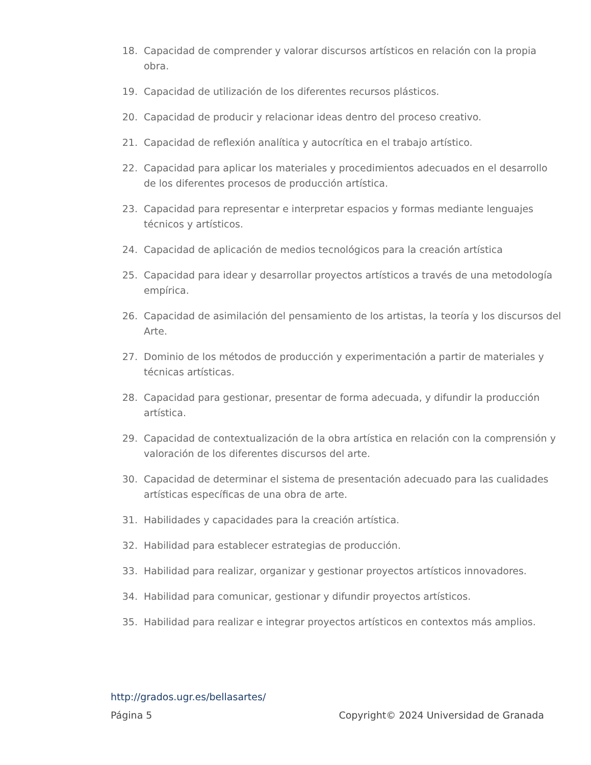18. Capacidad de comprender y valorar discursos artísticos en relación con la propia obra.
19. Capacidad de utilización de los diferentes recursos plásticos.
20. Capacidad de producir y relacionar ideas dentro del proceso creativo.
21. Capacidad de reflexión analítica y autocrítica en el trabajo artístico.
22. Capacidad para aplicar los materiales y procedimientos adecuados en el desarrollo de los diferentes procesos de producción artística.
23. Capacidad para representar e interpretar espacios y formas mediante lenguajes técnicos y artísticos.
24. Capacidad de aplicación de medios tecnológicos para la creación artística
25. Capacidad para idear y desarrollar proyectos artísticos a través de una metodología empírica.
26. Capacidad de asimilación del pensamiento de los artistas, la teoría y los discursos del Arte.
27. Dominio de los métodos de producción y experimentación a partir de materiales y técnicas artísticas.
28. Capacidad para gestionar, presentar de forma adecuada, y difundir la producción artística.
29. Capacidad de contextualización de la obra artística en relación con la comprensión y valoración de los diferentes discursos del arte.
30. Capacidad de determinar el sistema de presentación adecuado para las cualidades artísticas específicas de una obra de arte.
31. Habilidades y capacidades para la creación artística.
32. Habilidad para establecer estrategias de producción.
33. Habilidad para realizar, organizar y gestionar proyectos artísticos innovadores.
34. Habilidad para comunicar, gestionar y difundir proyectos artísticos.
35. Habilidad para realizar e integrar proyectos artísticos en contextos más amplios.
http://grados.ugr.es/bellasartes/
Página 5 Copyright© 2024 Universidad de Granada